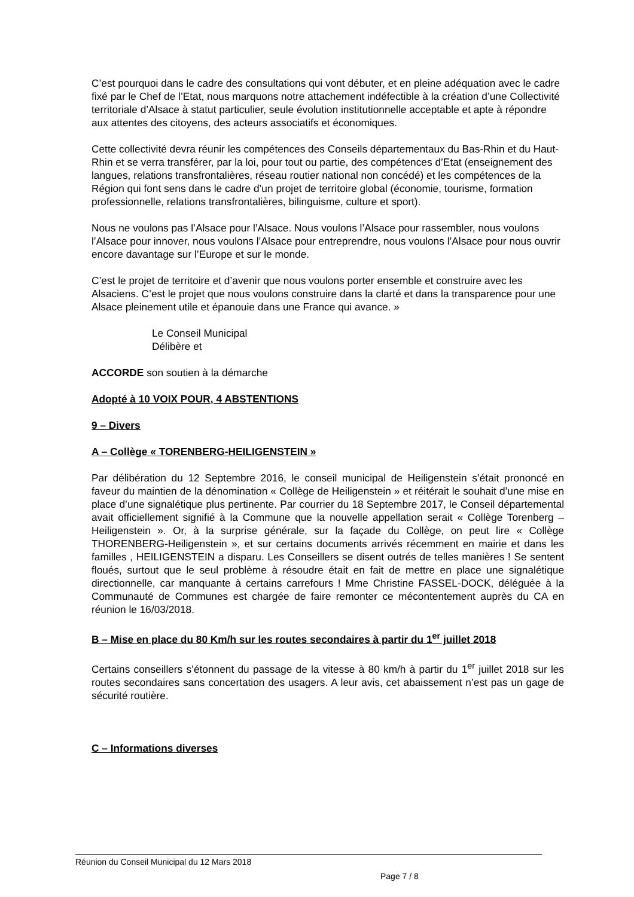C’est pourquoi dans le cadre des consultations qui vont débuter, et en pleine adéquation avec le cadre fixé par le Chef de l’Etat, nous marquons notre attachement indéfectible à la création d’une Collectivité territoriale d’Alsace à statut particulier, seule évolution institutionnelle acceptable et apte à répondre aux attentes des citoyens, des acteurs associatifs et économiques.
Cette collectivité devra réunir les compétences des Conseils départementaux du Bas-Rhin et du Haut-Rhin et se verra transférer, par la loi, pour tout ou partie, des compétences d’Etat (enseignement des langues, relations transfrontalières, réseau routier national non concédé) et les compétences de la Région qui font sens dans le cadre d’un projet de territoire global (économie, tourisme, formation professionnelle, relations transfrontalières, bilinguisme, culture et sport).
Nous ne voulons pas l’Alsace pour l’Alsace. Nous voulons l’Alsace pour rassembler, nous voulons l’Alsace pour innover, nous voulons l’Alsace pour entreprendre, nous voulons l’Alsace pour nous ouvrir encore davantage sur l’Europe et sur le monde.
C’est le projet de territoire et d’avenir que nous voulons porter ensemble et construire avec les Alsaciens. C’est le projet que nous voulons construire dans la clarté et dans la transparence pour une Alsace pleinement utile et épanouie dans une France qui avance. »
Le Conseil Municipal
Délibère et
ACCORDE son soutien à la démarche
Adopté à 10 VOIX POUR, 4 ABSTENTIONS
9 – Divers
A – Collège « TORENBERG-HEILIGENSTEIN »
Par délibération du 12 Septembre 2016, le conseil municipal de Heiligenstein s’était prononcé en faveur du maintien de la dénomination « Collège de Heiligenstein » et réitérait le souhait d’une mise en place d’une signalétique plus pertinente. Par courrier du 18 Septembre 2017, le Conseil départemental avait officiellement signifié à la Commune que la nouvelle appellation serait « Collège Torenberg – Heiligenstein ». Or, à la surprise générale, sur la façade du Collège, on peut lire « Collège THORENBERG-Heiligenstein », et sur certains documents arrivés récemment en mairie et dans les familles , HEILIGENSTEIN a disparu. Les Conseillers se disent outrés de telles manières ! Se sentent floués, surtout que le seul problème à résoudre était en fait de mettre en place une signalétique directionnelle, car manquante à certains carrefours ! Mme Christine FASSEL-DOCK, déléguée à la Communauté de Communes est chargée de faire remonter ce mécontentement auprès du CA en réunion le 16/03/2018.
B – Mise en place du 80 Km/h sur les routes secondaires à partir du 1<sup>er</sup> juillet 2018
Certains conseillers s’étonnent du passage de la vitesse à 80 km/h à partir du 1<sup>er</sup> juillet 2018 sur les routes secondaires sans concertation des usagers. A leur avis, cet abaissement n’est pas un gage de sécurité routière.
C – Informations diverses
Réunion du Conseil Municipal du 12 Mars 2018
Page 7 / 8